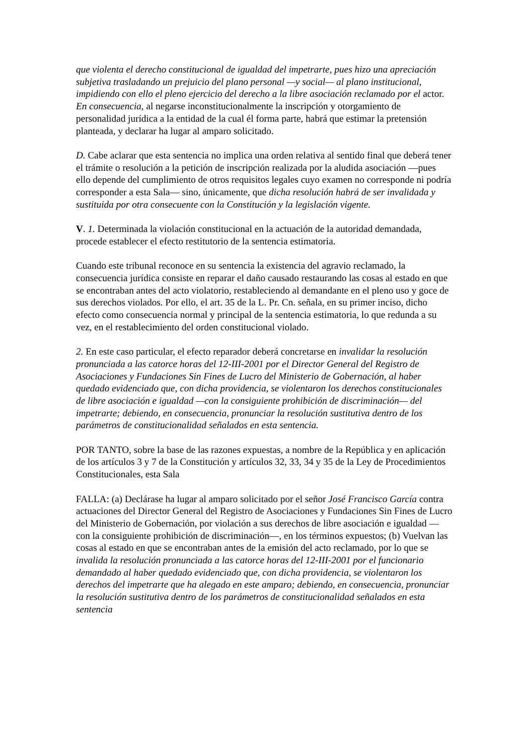que violenta el derecho constitucional de igualdad del impetrarte, pues hizo una apreciación subjetiva trasladando un prejuicio del plano personal —y social— al plano institucional, impidiendo con ello el pleno ejercicio del derecho a la libre asociación reclamado por el actor. En consecuencia, al negarse inconstitucionalmente la inscripción y otorgamiento de personalidad jurídica a la entidad de la cual él forma parte, habrá que estimar la pretensión planteada, y declarar ha lugar al amparo solicitado.
D. Cabe aclarar que esta sentencia no implica una orden relativa al sentido final que deberá tener el trámite o resolución a la petición de inscripción realizada por la aludida asociación —pues ello depende del cumplimiento de otros requisitos legales cuyo examen no corresponde ni podría corresponder a esta Sala— sino, únicamente, que dicha resolución habrá de ser invalidada y sustituida por otra consecuente con la Constitución y la legislación vigente.
V. 1. Determinada la violación constitucional en la actuación de la autoridad demandada, procede establecer el efecto restitutorio de la sentencia estimatoria.
Cuando este tribunal reconoce en su sentencia la existencia del agravio reclamado, la consecuencia jurídica consiste en reparar el daño causado restaurando las cosas al estado en que se encontraban antes del acto violatorio, restableciendo al demandante en el pleno uso y goce de sus derechos violados. Por ello, el art. 35 de la L. Pr. Cn. señala, en su primer inciso, dicho efecto como consecuencia normal y principal de la sentencia estimatoria, lo que redunda a su vez, en el restablecimiento del orden constitucional violado.
2. En este caso particular, el efecto reparador deberá concretarse en invalidar la resolución pronunciada a las catorce horas del 12-III-2001 por el Director General del Registro de Asociaciones y Fundaciones Sin Fines de Lucro del Ministerio de Gobernación, al haber quedado evidenciado que, con dicha providencia, se violentaron los derechos constitucionales de libre asociación e igualdad —con la consiguiente prohibición de discriminación— del impetrarte; debiendo, en consecuencia, pronunciar la resolución sustitutiva dentro de los parámetros de constitucionalidad señalados en esta sentencia.
POR TANTO, sobre la base de las razones expuestas, a nombre de la República y en aplicación de los artículos 3 y 7 de la Constitución y artículos 32, 33, 34 y 35 de la Ley de Procedimientos Constitucionales, esta Sala
FALLA: (a) Declárase ha lugar al amparo solicitado por el señor José Francisco García contra actuaciones del Director General del Registro de Asociaciones y Fundaciones Sin Fines de Lucro del Ministerio de Gobernación, por violación a sus derechos de libre asociación e igualdad —con la consiguiente prohibición de discriminación—, en los términos expuestos; (b) Vuelvan las cosas al estado en que se encontraban antes de la emisión del acto reclamado, por lo que se invalida la resolución pronunciada a las catorce horas del 12-III-2001 por el funcionario demandado al haber quedado evidenciado que, con dicha providencia, se violentaron los derechos del impetrarte que ha alegado en este amparo; debiendo, en consecuencia, pronunciar la resolución sustitutiva dentro de los parámetros de constitucionalidad señalados en esta sentencia